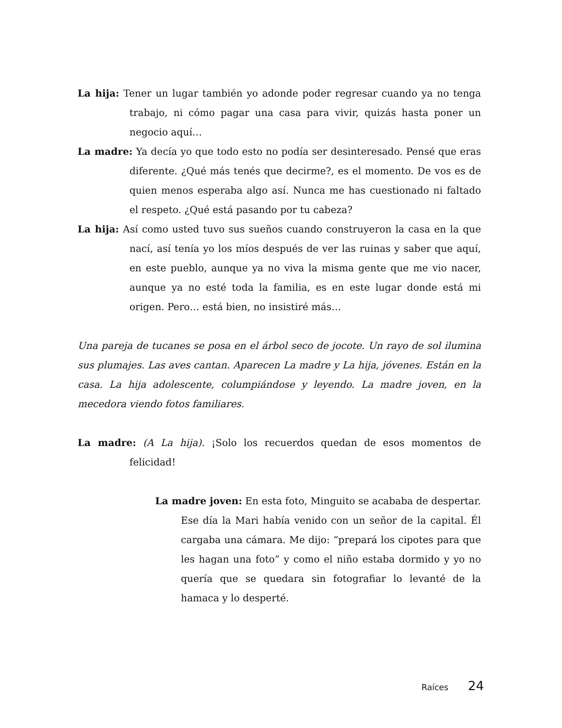La hija: Tener un lugar también yo adonde poder regresar cuando ya no tenga trabajo, ni cómo pagar una casa para vivir, quizás hasta poner un negocio aquí…
La madre: Ya decía yo que todo esto no podía ser desinteresado. Pensé que eras diferente. ¿Qué más tenés que decirme?, es el momento. De vos es de quien menos esperaba algo así. Nunca me has cuestionado ni faltado el respeto. ¿Qué está pasando por tu cabeza?
La hija: Así como usted tuvo sus sueños cuando construyeron la casa en la que nací, así tenía yo los míos después de ver las ruinas y saber que aquí, en este pueblo, aunque ya no viva la misma gente que me vio nacer, aunque ya no esté toda la familia, es en este lugar donde está mi origen. Pero… está bien, no insistiré más…
Una pareja de tucanes se posa en el árbol seco de jocote. Un rayo de sol ilumina sus plumajes. Las aves cantan. Aparecen La madre y La hija, jóvenes. Están en la casa. La hija adolescente, columpiándose y leyendo. La madre joven, en la mecedora viendo fotos familiares.
La madre: (A La hija). ¡Solo los recuerdos quedan de esos momentos de felicidad!
La madre joven: En esta foto, Minguito se acababa de despertar. Ese día la Mari había venido con un señor de la capital. Él cargaba una cámara. Me dijo: “prepará los cipotes para que les hagan una foto” y como el niño estaba dormido y yo no quería que se quedara sin fotografiar lo levanté de la hamaca y lo desperté.
Raíces 24